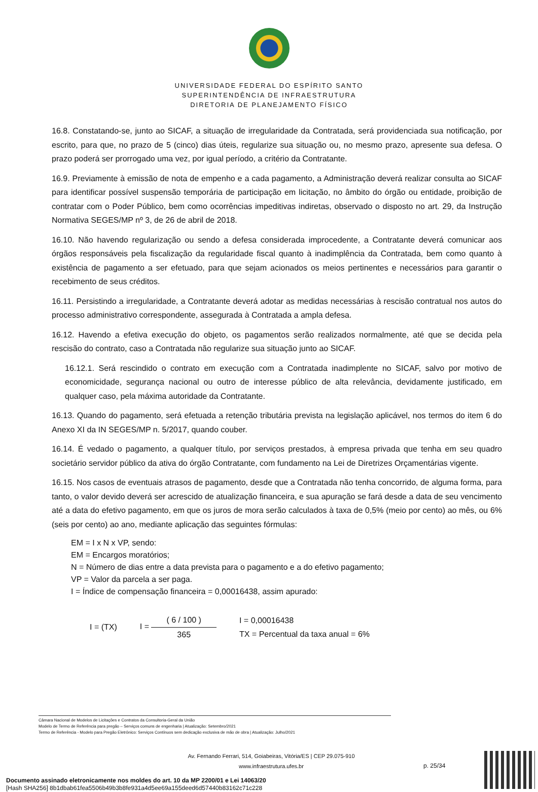UNIVERSIDADE FEDERAL DO ESPÍRITO SANTO
SUPERINTENDÊNCIA DE INFRAESTRUTURA
DIRETORIA DE PLANEJAMENTO FÍSICO
16.8. Constatando-se, junto ao SICAF, a situação de irregularidade da Contratada, será providenciada sua notificação, por escrito, para que, no prazo de 5 (cinco) dias úteis, regularize sua situação ou, no mesmo prazo, apresente sua defesa. O prazo poderá ser prorrogado uma vez, por igual período, a critério da Contratante.
16.9. Previamente à emissão de nota de empenho e a cada pagamento, a Administração deverá realizar consulta ao SICAF para identificar possível suspensão temporária de participação em licitação, no âmbito do órgão ou entidade, proibição de contratar com o Poder Público, bem como ocorrências impeditivas indiretas, observado o disposto no art. 29, da Instrução Normativa SEGES/MP nº 3, de 26 de abril de 2018.
16.10. Não havendo regularização ou sendo a defesa considerada improcedente, a Contratante deverá comunicar aos órgãos responsáveis pela fiscalização da regularidade fiscal quanto à inadimplência da Contratada, bem como quanto à existência de pagamento a ser efetuado, para que sejam acionados os meios pertinentes e necessários para garantir o recebimento de seus créditos.
16.11. Persistindo a irregularidade, a Contratante deverá adotar as medidas necessárias à rescisão contratual nos autos do processo administrativo correspondente, assegurada à Contratada a ampla defesa.
16.12. Havendo a efetiva execução do objeto, os pagamentos serão realizados normalmente, até que se decida pela rescisão do contrato, caso a Contratada não regularize sua situação junto ao SICAF.
16.12.1. Será rescindido o contrato em execução com a Contratada inadimplente no SICAF, salvo por motivo de economicidade, segurança nacional ou outro de interesse público de alta relevância, devidamente justificado, em qualquer caso, pela máxima autoridade da Contratante.
16.13. Quando do pagamento, será efetuada a retenção tributária prevista na legislação aplicável, nos termos do item 6 do Anexo XI da IN SEGES/MP n. 5/2017, quando couber.
16.14. É vedado o pagamento, a qualquer título, por serviços prestados, à empresa privada que tenha em seu quadro societário servidor público da ativa do órgão Contratante, com fundamento na Lei de Diretrizes Orçamentárias vigente.
16.15. Nos casos de eventuais atrasos de pagamento, desde que a Contratada não tenha concorrido, de alguma forma, para tanto, o valor devido deverá ser acrescido de atualização financeira, e sua apuração se fará desde a data de seu vencimento até a data do efetivo pagamento, em que os juros de mora serão calculados à taxa de 0,5% (meio por cento) ao mês, ou 6% (seis por cento) ao ano, mediante aplicação das seguintes fórmulas:
EM = I x N x VP, sendo:
EM = Encargos moratórios;
N = Número de dias entre a data prevista para o pagamento e a do efetivo pagamento;
VP = Valor da parcela a ser paga.
I = Índice de compensação financeira = 0,00016438, assim apurado:
I = (TX) I = ( 6 / 100 ) 365
I = 0,00016438
TX = Percentual da taxa anual = 6%
Câmara Nacional de Modelos de Licitações e Contratos da Consultoria-Geral da União
Modelo de Termo de Referência para pregão – Serviços comuns de engenharia | Atualização: Setembro/2021
Termo de Referência - Modelo para Pregão Eletrônico: Serviços Contínuos sem dedicação exclusiva de mão de obra | Atualização: Julho/2021
Av. Fernando Ferrari, 514, Goiabeiras, Vitória/ES | CEP 29.075-910
www.infraestrutura.ufes.br
p. 25/34
Documento assinado eletronicamente nos moldes do art. 10 da MP 2200/01 e Lei 14063/20
[Hash SHA256] 8b1dbab61fea5506b49b3b8fe931a4d5ee69a155deed6d57440b83162c71c228